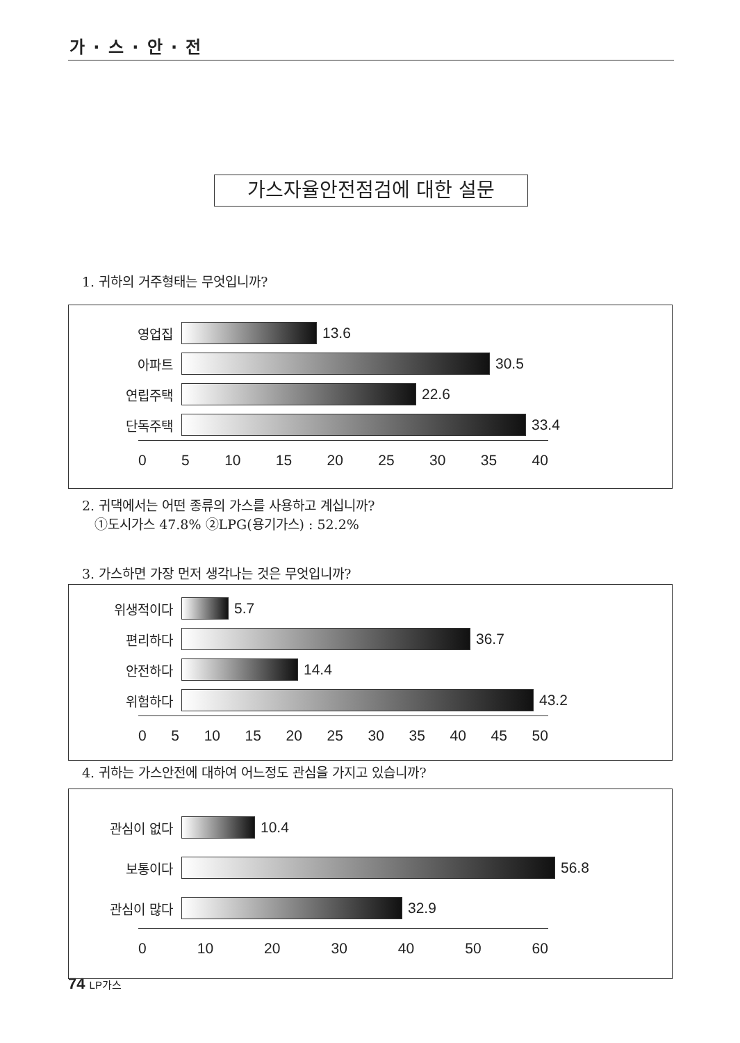가 · 스 · 안 · 전
가스자율안전점검에 대한 설문
1. 귀하의 거주형태는 무엇입니까?
영업집 13.6
아파트 30.5
연립주택 22.6
단독주택 33.4
0 5 10 15 20 25 30 35 40
2. 귀댁에서는 어떤 종류의 가스를 사용하고 계십니까?
①도시가스 47.8% ②LPG(용기가스) : 52.2%
3. 가스하면 가장 먼저 생각나는 것은 무엇입니까?
위생적이다 5.7
편리하다 36.7
안전하다 14.4
위험하다 43.2
0 5 10 15 20 25 30 35 40 45 50
4. 귀하는 가스안전에 대하여 어느정도 관심을 가지고 있습니까?
관심이 없다 10.4
보통이다 56.8
관심이 많다 32.9
0 10 20 30 40 50 60
74 LP가스